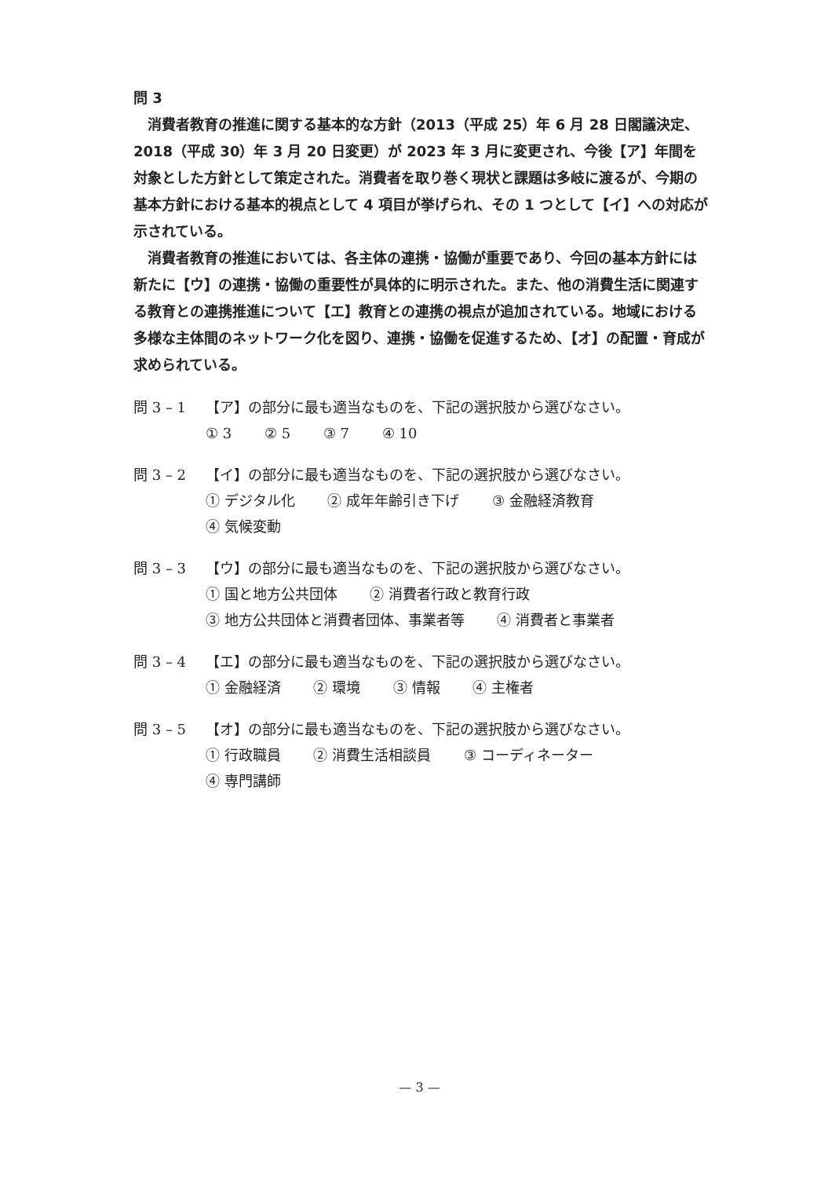問 3
消費者教育の推進に関する基本的な方針（2013（平成 25）年 6 月 28 日閣議決定、2018（平成 30）年 3 月 20 日変更）が 2023 年 3 月に変更され、今後【ア】年間を対象とした方針として策定された。消費者を取り巻く現状と課題は多岐に渡るが、今期の基本方針における基本的視点として 4 項目が挙げられ、その 1 つとして【イ】への対応が示されている。
消費者教育の推進においては、各主体の連携・協働が重要であり、今回の基本方針には新たに【ウ】の連携・協働の重要性が具体的に明示された。また、他の消費生活に関連する教育との連携推進について【エ】教育との連携の視点が追加されている。地域における多様な主体間のネットワーク化を図り、連携・協働を促進するため、【オ】の配置・育成が求められている。
問 3 – 1 【ア】の部分に最も適当なものを、下記の選択肢から選びなさい。
① 3 ② 5 ③ 7 ④ 10
問 3 – 2 【イ】の部分に最も適当なものを、下記の選択肢から選びなさい。
① デジタル化 ② 成年年齢引き下げ ③ 金融経済教育
④ 気候変動
問 3 – 3 【ウ】の部分に最も適当なものを、下記の選択肢から選びなさい。
① 国と地方公共団体 ② 消費者行政と教育行政
③ 地方公共団体と消費者団体、事業者等 ④ 消費者と事業者
問 3 – 4 【エ】の部分に最も適当なものを、下記の選択肢から選びなさい。
① 金融経済 ② 環境 ③ 情報 ④ 主権者
問 3 – 5 【オ】の部分に最も適当なものを、下記の選択肢から選びなさい。
① 行政職員 ② 消費生活相談員 ③ コーディネーター
④ 専門講師
— 3 —